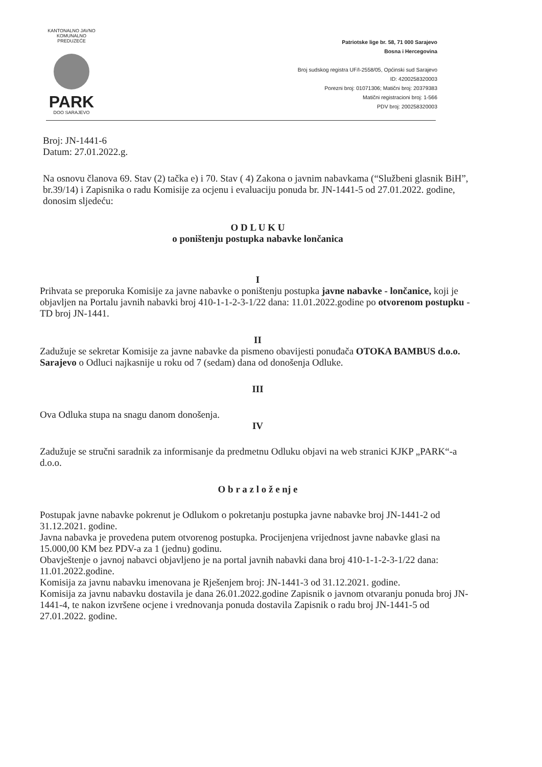KANTONALNO JAVNO KOMUNALNO PREDUZEĆE
PARK
DOO SARAJEVO
Patriotske lige br. 58, 71 000 Sarajevo
Bosna i Hercegovina
Broj sudskog registra UF/I-2558/05, Općinski sud Sarajevo
ID: 4200258320003
Porezni broj: 01071306; Matični broj: 20379383
Matični registracioni broj: 1-566
PDV broj: 200258320003
Broj: JN-1441-6
Datum: 27.01.2022.g.
Na osnovu članova 69. Stav (2) tačka e) i 70. Stav ( 4) Zakona o javnim nabavkama (“Službeni glasnik BiH”, br.39/14) i Zapisnika o radu Komisije za ocjenu i evaluaciju ponuda br. JN-1441-5 od 27.01.2022. godine, donosim sljedeću:
O D L U K U
o poništenju postupka nabavke lončanica
I
Prihvata se preporuka Komisije za javne nabavke o poništenju postupka javne nabavke - lončanice, koji je objavljen na Portalu javnih nabavki broj 410-1-1-2-3-1/22 dana: 11.01.2022.godine po otvorenom postupku - TD broj JN-1441.
II
Zadužuje se sekretar Komisije za javne nabavke da pismeno obavijesti ponuđača OTOKA BAMBUS d.o.o. Sarajevo o Odluci najkasnije u roku od 7 (sedam) dana od donošenja Odluke.
III
Ova Odluka stupa na snagu danom donošenja.
IV
Zadužuje se stručni saradnik za informisanje da predmetnu Odluku objavi na web stranici KJKP „PARK“-a d.o.o.
O b r a z l o ž e nj e
Postupak javne nabavke pokrenut je Odlukom o pokretanju postupka javne nabavke broj JN-1441-2 od 31.12.2021. godine.
Javna nabavka je provedena putem otvorenog postupka. Procijenjena vrijednost javne nabavke glasi na 15.000,00 KM bez PDV-a za 1 (jednu) godinu.
Obavještenje o javnoj nabavci objavljeno je na portal javnih nabavki dana broj 410-1-1-2-3-1/22 dana: 11.01.2022.godine.
Komisija za javnu nabavku imenovana je Rješenjem broj: JN-1441-3 od 31.12.2021. godine.
Komisija za javnu nabavku dostavila je dana 26.01.2022.godine Zapisnik o javnom otvaranju ponuda broj JN-1441-4, te nakon izvršene ocjene i vrednovanja ponuda dostavila Zapisnik o radu broj JN-1441-5 od 27.01.2022. godine.